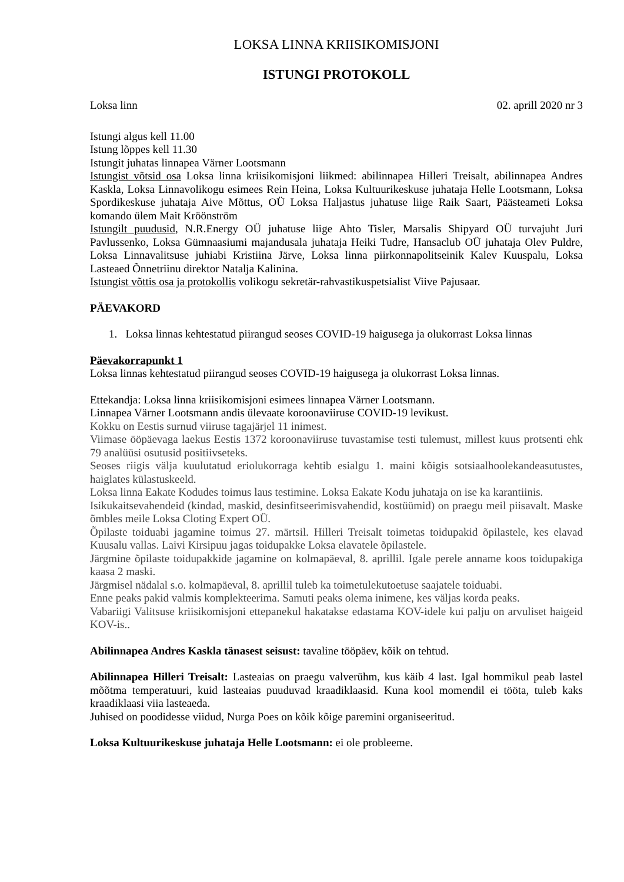LOKSA LINNA KRIISIKOMISJONI
ISTUNGI PROTOKOLL
Loksa linn 02. aprill 2020 nr 3
Istungi algus kell 11.00
Istung lõppes kell 11.30
Istungit juhatas linnapea Värner Lootsmann
Istungist võtsid osa Loksa linna kriisikomisjoni liikmed: abilinnapea Hilleri Treisalt, abilinnapea Andres Kaskla, Loksa Linnavolikogu esimees Rein Heina, Loksa Kultuurikeskuse juhataja Helle Lootsmann, Loksa Spordikeskuse juhataja Aive Mõttus, OÜ Loksa Haljastus juhatuse liige Raik Saart, Päästeameti Loksa komando ülem Mait Kröönström
Istungilt puudusid, N.R.Energy OÜ juhatuse liige Ahto Tisler, Marsalis Shipyard OÜ turvajuht Juri Pavlussenko, Loksa Gümnaasiumi majandusala juhataja Heiki Tudre, Hansaclub OÜ juhataja Olev Puldre, Loksa Linnavalitsuse juhiabi Kristiina Järve, Loksa linna piirkonnapolitseinik Kalev Kuuspalu, Loksa Lasteaed Õnnetriinu direktor Natalja Kalinina.
Istungist võttis osa ja protokollis volikogu sekretär-rahvastikuspetsialist Viive Pajusaar.
PÄEVAKORD
1. Loksa linnas kehtestatud piirangud seoses COVID-19 haigusega ja olukorrast Loksa linnas
Päevakorrapunkt 1
Loksa linnas kehtestatud piirangud seoses COVID-19 haigusega ja olukorrast Loksa linnas.
Ettekandja: Loksa linna kriisikomisjoni esimees linnapea Värner Lootsmann.
Linnapea Värner Lootsmann andis ülevaate koroonaviiruse COVID-19 levikust.
Kokku on Eestis surnud viiruse tagajärjel 11 inimest.
Viimase ööpäevaga laekus Eestis 1372 koroonaviiruse tuvastamise testi tulemust, millest kuus protsenti ehk 79 analüüsi osutusid positiivseteks.
Seoses riigis välja kuulutatud eriolukorraga kehtib esialgu 1. maini kõigis sotsiaalhoolekandeasutustes, haiglates külastuskeeld.
Loksa linna Eakate Kodudes toimus laus testimine. Loksa Eakate Kodu juhataja on ise ka karantiinis.
Isikukaitsevahendeid (kindad, maskid, desinfitseerimisvahendid, kostüümid) on praegu meil piisavalt. Maske õmbles meile Loksa Cloting Expert OÜ.
Õpilaste toiduabi jagamine toimus 27. märtsil. Hilleri Treisalt toimetas toidupakid õpilastele, kes elavad Kuusalu vallas. Laivi Kirsipuu jagas toidupakke Loksa elavatele õpilastele.
Järgmine õpilaste toidupakkide jagamine on kolmapäeval, 8. aprillil. Igale perele anname koos toidupakiga kaasa 2 maski.
Järgmisel nädalal s.o. kolmapäeval, 8. aprillil tuleb ka toimetulekutoetuse saajatele toiduabi.
Enne peaks pakid valmis komplekteerima. Samuti peaks olema inimene, kes väljas korda peaks.
Vabariigi Valitsuse kriisikomisjoni ettepanekul hakatakse edastama KOV-idele kui palju on arvuliset haigeid KOV-is..
Abilinnapea Andres Kaskla tänasest seisust: tavaline tööpäev, kõik on tehtud.
Abilinnapea Hilleri Treisalt: Lasteaias on praegu valverühm, kus käib 4 last. Igal hommikul peab lastel mõõtma temperatuuri, kuid lasteaias puuduvad kraadiklaasid. Kuna kool momendil ei tööta, tuleb kaks kraadiklaasi viia lasteaeda.
Juhised on poodidesse viidud, Nurga Poes on kõik kõige paremini organiseeritud.
Loksa Kultuurikeskuse juhataja Helle Lootsmann: ei ole probleeme.